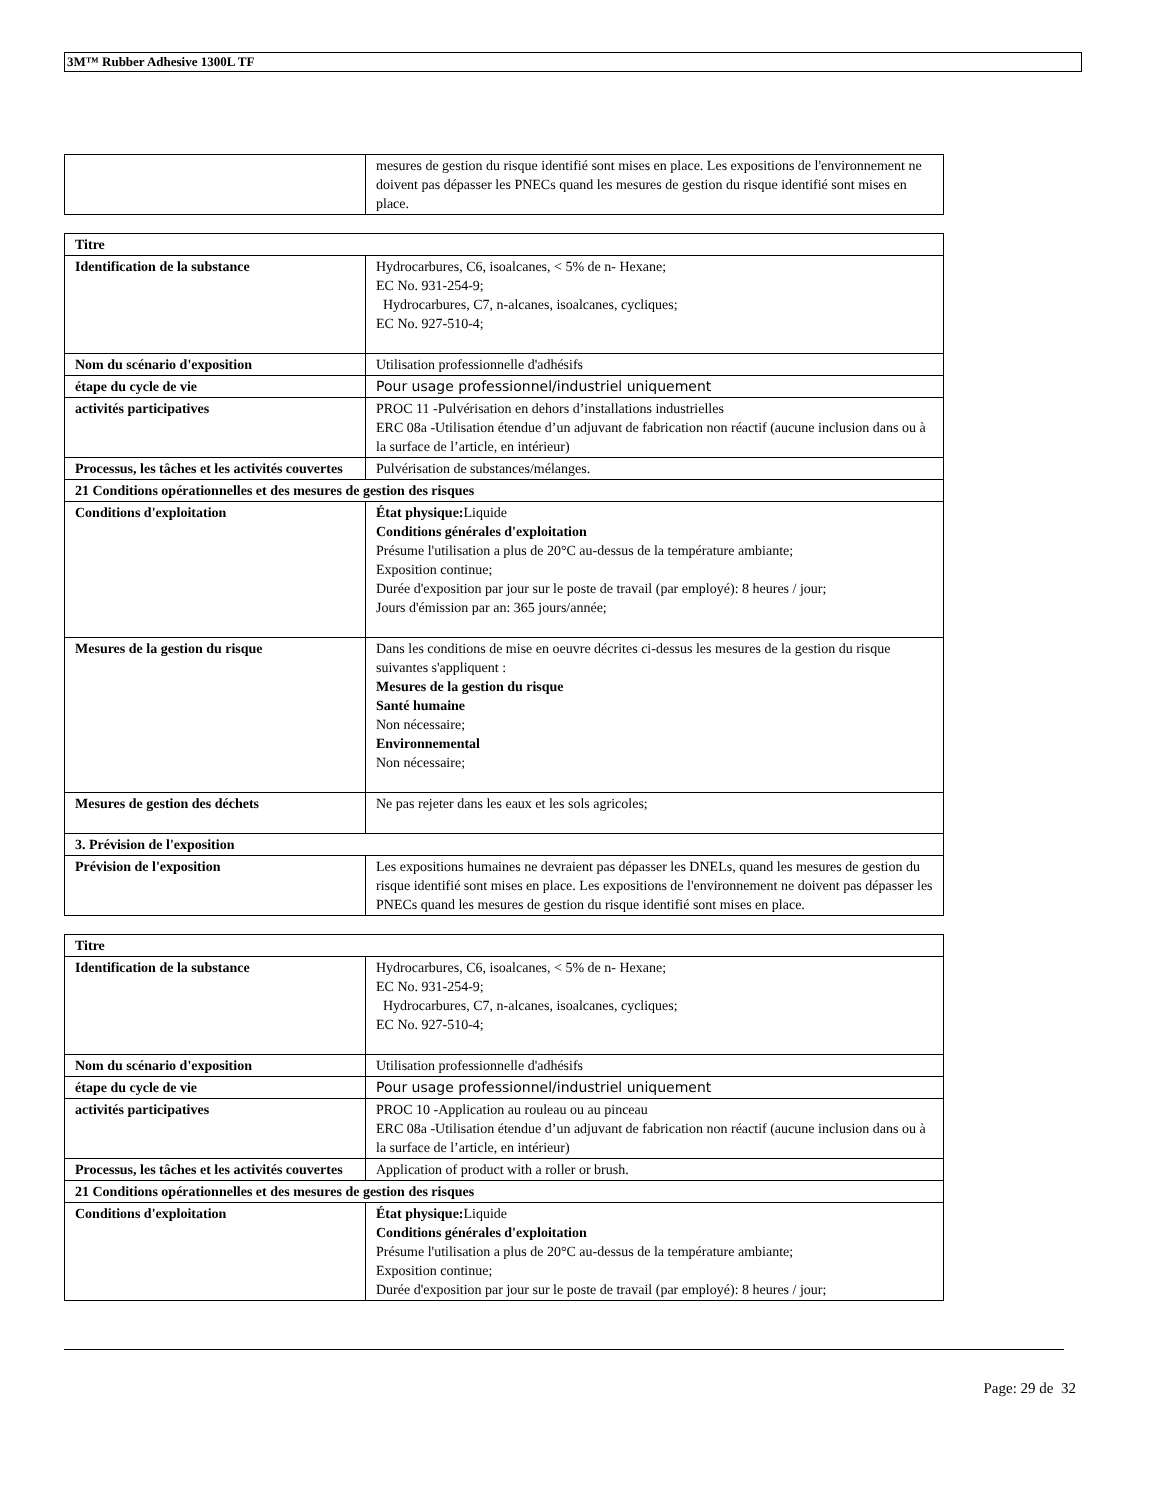3M™ Rubber Adhesive 1300L TF
| | mesures de gestion du risque identifié sont mises en place. Les expositions de l'environnement ne doivent pas dépasser les PNECs quand les mesures de gestion du risque identifié sont mises en place. |
| Titre | |
| Identification de la substance | Hydrocarbures, C6, isoalcanes, < 5% de n- Hexane; EC No. 931-254-9; Hydrocarbures, C7, n-alcanes, isoalcanes, cycliques; EC No. 927-510-4; |
| Nom du scénario d'exposition | Utilisation professionnelle d'adhésifs |
| étape du cycle de vie | Pour usage professionnel/industriel uniquement |
| activités participatives | PROC 11 -Pulvérisation en dehors d’installations industrielles ERC 08a -Utilisation étendue d’un adjuvant de fabrication non réactif (aucune inclusion dans ou à la surface de l’article, en intérieur) |
| Processus, les tâches et les activités couvertes | Pulvérisation de substances/mélanges. |
| 21 Conditions opérationnelles et des mesures de gestion des risques | |
| Conditions d'exploitation | État physique: Liquide Conditions générales d'exploitation Présume l'utilisation a plus de 20°C au-dessus de la température ambiante; Exposition continue; Durée d'exposition par jour sur le poste de travail (par employé): 8 heures / jour; Jours d'émission par an: 365 jours/année; |
| Mesures de la gestion du risque | Dans les conditions de mise en oeuvre décrites ci-dessus les mesures de la gestion du risque suivantes s'appliquent : Mesures de la gestion du risque Santé humaine Non nécessaire; Environnemental Non nécessaire; |
| Mesures de gestion des déchets | Ne pas rejeter dans les eaux et les sols agricoles; |
| 3. Prévision de l'exposition | |
| Prévision de l'exposition | Les expositions humaines ne devraient pas dépasser les DNELs, quand les mesures de gestion du risque identifié sont mises en place. Les expositions de l'environnement ne doivent pas dépasser les PNECs quand les mesures de gestion du risque identifié sont mises en place. |
| Titre | |
| Identification de la substance | Hydrocarbures, C6, isoalcanes, < 5% de n- Hexane; EC No. 931-254-9; Hydrocarbures, C7, n-alcanes, isoalcanes, cycliques; EC No. 927-510-4; |
| Nom du scénario d'exposition | Utilisation professionnelle d'adhésifs |
| étape du cycle de vie | Pour usage professionnel/industriel uniquement |
| activités participatives | PROC 10 -Application au rouleau ou au pinceau ERC 08a -Utilisation étendue d’un adjuvant de fabrication non réactif (aucune inclusion dans ou à la surface de l’article, en intérieur) |
| Processus, les tâches et les activités couvertes | Application of product with a roller or brush. |
| 21 Conditions opérationnelles et des mesures de gestion des risques | |
| Conditions d'exploitation | État physique: Liquide Conditions générales d'exploitation Présume l'utilisation a plus de 20°C au-dessus de la température ambiante; Exposition continue; Durée d'exposition par jour sur le poste de travail (par employé): 8 heures / jour; |
Page: 29 de 32